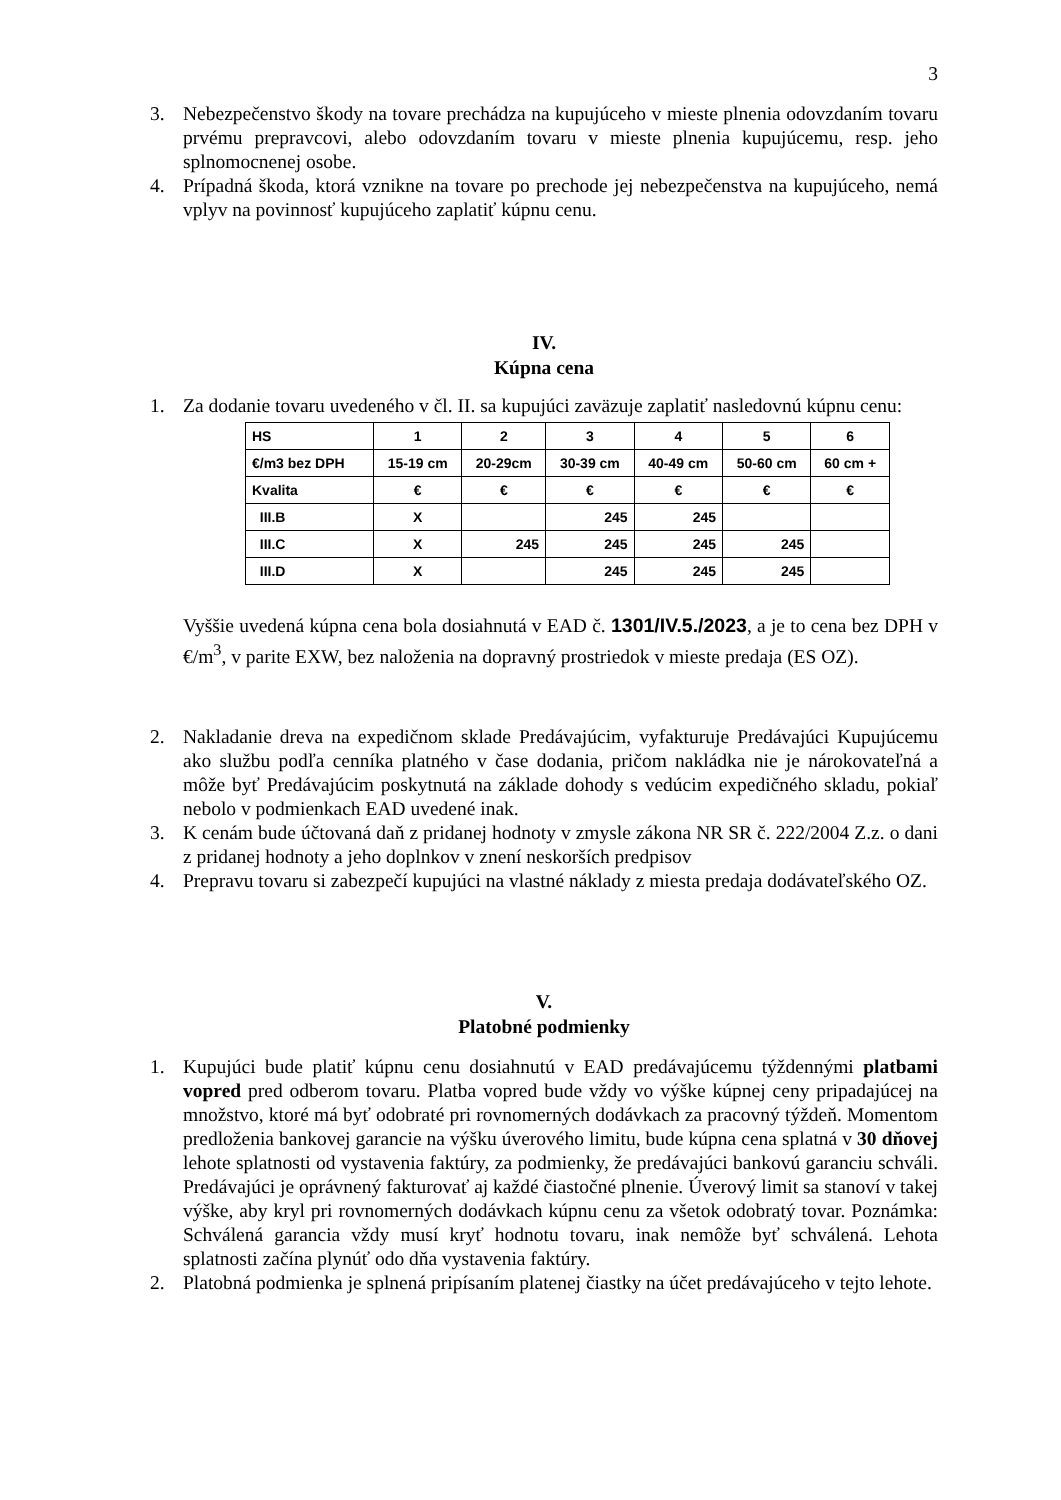3
3. Nebezpečenstvo škody na tovare prechádza na kupujúceho v mieste plnenia odovzdaním tovaru prvému prepravcovi, alebo odovzdaním tovaru v mieste plnenia kupujúcemu, resp. jeho splnomocnenej osobe.
4. Prípadná škoda, ktorá vznikne na tovare po prechode jej nebezpečenstva na kupujúceho, nemá vplyv na povinnosť kupujúceho zaplatiť kúpnu cenu.
IV.
Kúpna cena
1. Za dodanie tovaru uvedeného v čl. II. sa kupujúci zaväzuje zaplatiť nasledovnú kúpnu cenu:
| HS | 1 | 2 | 3 | 4 | 5 | 6 |
| €/m3 bez DPH | 15-19 cm | 20-29cm | 30-39 cm | 40-49 cm | 50-60 cm | 60 cm + |
| Kvalita | € | € | € | € | € | € |
| III.B | X | | 245 | 245 | | |
| III.C | X | 245 | 245 | 245 | 245 | |
| III.D | X | | 245 | 245 | 245 | |
Vyššie uvedená kúpna cena bola dosiahnutá v EAD č. 1301/IV.5./2023, a je to cena bez DPH v €/m<sup>3</sup>, v parite EXW, bez naloženia na dopravný prostriedok v mieste predaja (ES OZ).
2. Nakladanie dreva na expedičnom sklade Predávajúcim, vyfakturuje Predávajúci Kupujúcemu ako službu podľa cenníka platného v čase dodania, pričom nakládka nie je nárokovateľná a môže byť Predávajúcim poskytnutá na základe dohody s vedúcim expedičného skladu, pokiaľ nebolo v podmienkach EAD uvedené inak.
3. K cenám bude účtovaná daň z pridanej hodnoty v zmysle zákona NR SR č. 222/2004 Z.z. o dani z pridanej hodnoty a jeho doplnkov v znení neskorších predpisov
4. Prepravu tovaru si zabezpečí kupujúci na vlastné náklady z miesta predaja dodávateľského OZ.
V.
Platobné podmienky
1. Kupujúci bude platiť kúpnu cenu dosiahnutú v EAD predávajúcemu týždennými platbami vopred pred odberom tovaru. Platba vopred bude vždy vo výške kúpnej ceny pripadajúcej na množstvo, ktoré má byť odobraté pri rovnomerných dodávkach za pracovný týždeň. Momentom predloženia bankovej garancie na výšku úverového limitu, bude kúpna cena splatná v 30 dňovej lehote splatnosti od vystavenia faktúry, za podmienky, že predávajúci bankovú garanciu schváli. Predávajúci je oprávnený fakturovať aj každé čiastočné plnenie. Úverový limit sa stanoví v takej výške, aby kryl pri rovnomerných dodávkach kúpnu cenu za všetok odobratý tovar. Poznámka: Schválená garancia vždy musí kryť hodnotu tovaru, inak nemôže byť schválená. Lehota splatnosti začína plynúť odo dňa vystavenia faktúry.
2. Platobná podmienka je splnená pripísaním platenej čiastky na účet predávajúceho v tejto lehote.